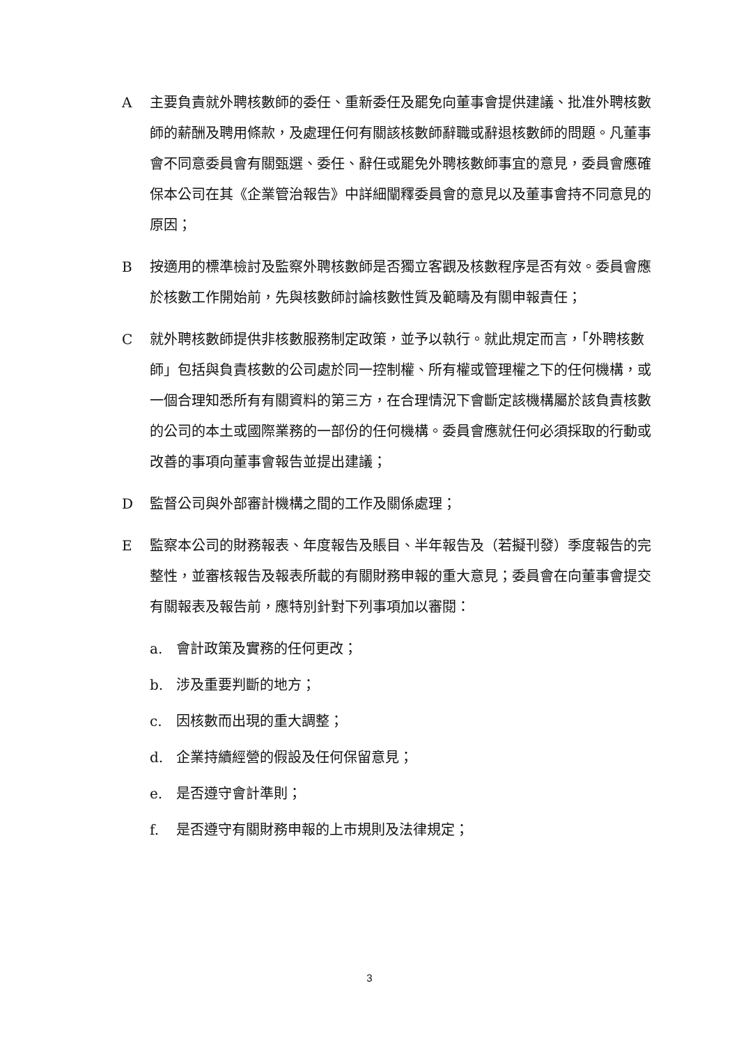A 主要負責就外聘核數師的委任、重新委任及罷免向董事會提供建議、批准外聘核數師的薪酬及聘用條款，及處理任何有關該核數師辭職或辭退核數師的問題。凡董事會不同意委員會有關甄選、委任、辭任或罷免外聘核數師事宜的意見，委員會應確保本公司在其《企業管治報告》中詳細闡釋委員會的意見以及董事會持不同意見的原因；
B 按適用的標準檢討及監察外聘核數師是否獨立客觀及核數程序是否有效。委員會應於核數工作開始前，先與核數師討論核數性質及範疇及有關申報責任；
C 就外聘核數師提供非核數服務制定政策，並予以執行。就此規定而言，「外聘核數師」包括與負責核數的公司處於同一控制權、所有權或管理權之下的任何機構，或一個合理知悉所有有關資料的第三方，在合理情況下會斷定該機構屬於該負責核數的公司的本土或國際業務的一部份的任何機構。委員會應就任何必須採取的行動或改善的事項向董事會報告並提出建議；
D 監督公司與外部審計機構之間的工作及關係處理；
E 監察本公司的財務報表、年度報告及賬目、半年報告及（若擬刊發）季度報告的完整性，並審核報告及報表所載的有關財務申報的重大意見；委員會在向董事會提交有關報表及報告前，應特別針對下列事項加以審閱：
a. 會計政策及實務的任何更改；
b. 涉及重要判斷的地方；
c. 因核數而出現的重大調整；
d. 企業持續經營的假設及任何保留意見；
e. 是否遵守會計準則；
f. 是否遵守有關財務申報的上市規則及法律規定；
3